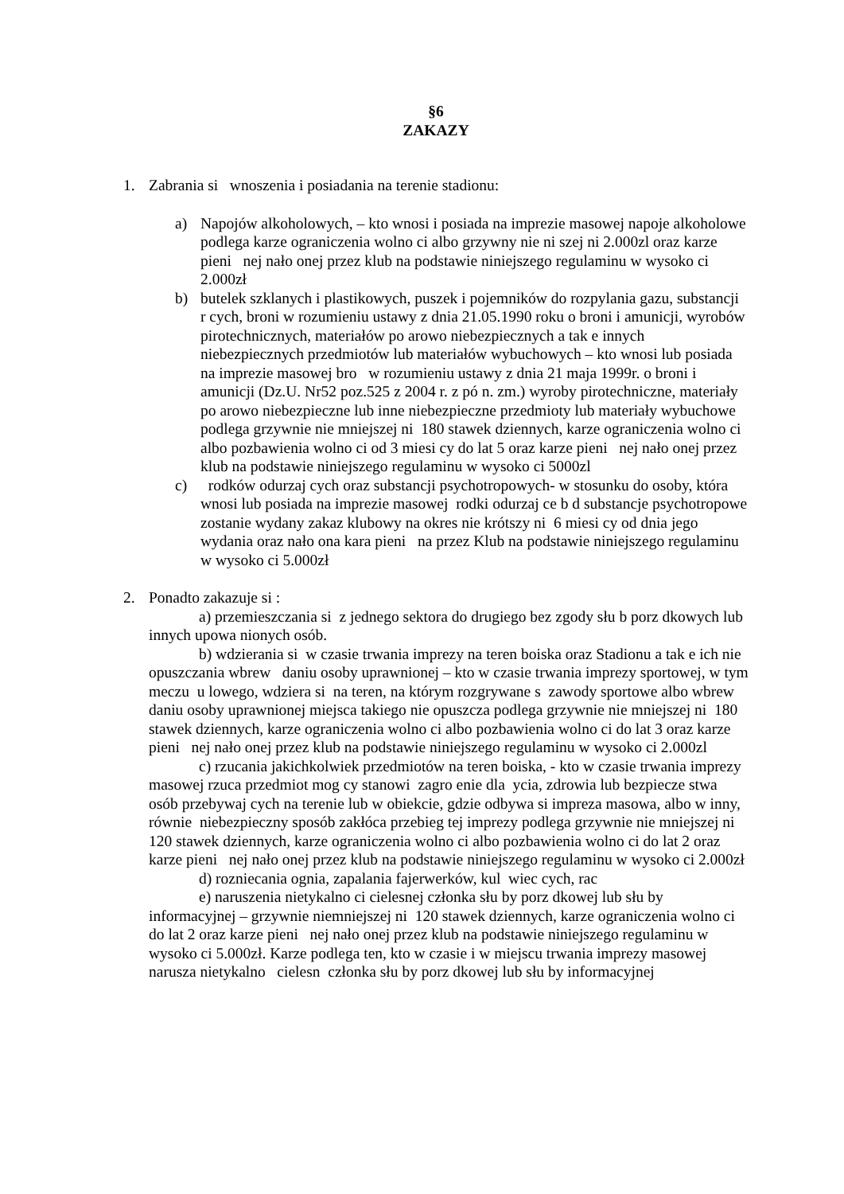§6
ZAKAZY
1. Zabrania si wnoszenia i posiadania na terenie stadionu:
a) Napojów alkoholowych, – kto wnosi i posiada na imprezie masowej napoje alkoholowe podlega karze ograniczenia wolno ci albo grzywny nie ni szej ni 2.000zl oraz karze pieni nej nało onej przez klub na podstawie niniejszego regulaminu w wysoko ci 2.000zł
b) butelek szklanych i plastikowych, puszek i pojemników do rozpylania gazu, substancji r cych, broni w rozumieniu ustawy z dnia 21.05.1990 roku o broni i amunicji, wyrobów pirotechnicznych, materiałów po arowo niebezpiecznych a tak e innych niebezpiecznych przedmiotów lub materiałów wybuchowych – kto wnosi lub posiada na imprezie masowej bro w rozumieniu ustawy z dnia 21 maja 1999r. o broni i amunicji (Dz.U. Nr52 poz.525 z 2004 r. z pó n. zm.) wyroby pirotechniczne, materiały po arowo niebezpieczne lub inne niebezpieczne przedmioty lub materiały wybuchowe podlega grzywnie nie mniejszej ni 180 stawek dziennych, karze ograniczenia wolno ci albo pozbawienia wolno ci od 3 miesi cy do lat 5 oraz karze pieni nej nało onej przez klub na podstawie niniejszego regulaminu w wysoko ci 5000zl
c) rodków odurzaj cych oraz substancji psychotropowych- w stosunku do osoby, która wnosi lub posiada na imprezie masowej rodki odurzaj ce b d substancje psychotropowe zostanie wydany zakaz klubowy na okres nie krótszy ni 6 miesi cy od dnia jego wydania oraz nało ona kara pieni na przez Klub na podstawie niniejszego regulaminu w wysoko ci 5.000zł
2. Ponadto zakazuje si :
a) przemieszczania si z jednego sektora do drugiego bez zgody słu b porz dkowych lub innych upowa nionych osób.
b) wdzierania si w czasie trwania imprezy na teren boiska oraz Stadionu a tak e ich nie opuszczania wbrew daniu osoby uprawnionej – kto w czasie trwania imprezy sportowej, w tym meczu u lowego, wdziera si na teren, na którym rozgrywane s zawody sportowe albo wbrew daniu osoby uprawnionej miejsca takiego nie opuszcza podlega grzywnie nie mniejszej ni 180 stawek dziennych, karze ograniczenia wolno ci albo pozbawienia wolno ci do lat 3 oraz karze pieni nej nało onej przez klub na podstawie niniejszego regulaminu w wysoko ci 2.000zl
c) rzucania jakichkolwiek przedmiotów na teren boiska, - kto w czasie trwania imprezy masowej rzuca przedmiot mog cy stanowi zagro enie dla ycia, zdrowia lub bezpiecze stwa osób przebywaj cych na terenie lub w obiekcie, gdzie odbywa si impreza masowa, albo w inny, równie niebezpieczny sposób zakłóca przebieg tej imprezy podlega grzywnie nie mniejszej ni 120 stawek dziennych, karze ograniczenia wolno ci albo pozbawienia wolno ci do lat 2 oraz karze pieni nej nało onej przez klub na podstawie niniejszego regulaminu w wysoko ci 2.000zł
d) rozniecania ognia, zapalania fajerwerków, kul wiec cych, rac
e) naruszenia nietykalno ci cielesnej członka słu by porz dkowej lub słu by informacyjnej – grzywnie niemniejszej ni 120 stawek dziennych, karze ograniczenia wolno ci do lat 2 oraz karze pieni nej nało onej przez klub na podstawie niniejszego regulaminu w wysoko ci 5.000zł. Karze podlega ten, kto w czasie i w miejscu trwania imprezy masowej narusza nietykalno cielesn członka słu by porz dkowej lub słu by informacyjnej